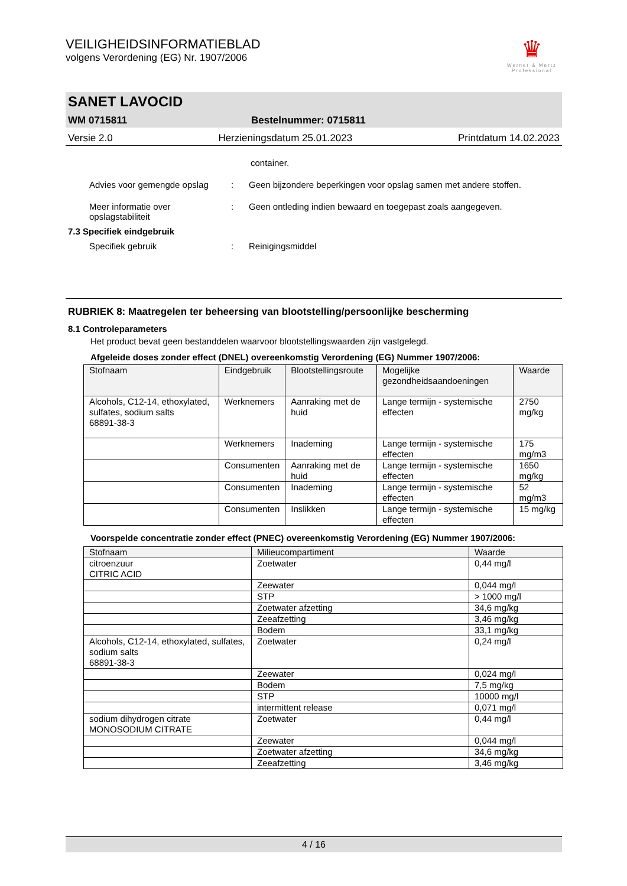♛
Werner & Mertz
Professional
VEILIGHEIDSINFORMATIEBLAD
volgens Verordening (EG) Nr. 1907/2006
SANET LAVOCID
WM 0715811 Bestelnummer: 0715811
Versie 2.0 Herzieningsdatum 25.01.2023 Printdatum 14.02.2023
container.
Advies voor gemengde opslag: Geen bijzondere beperkingen voor opslag samen met andere stoffen.
Meer informatie over opslagstabiliteit: Geen ontleding indien bewaard en toegepast zoals aangegeven.
7.3 Specifiek eindgebruik
Specifiek gebruik: Reinigingsmiddel
RUBRIEK 8: Maatregelen ter beheersing van blootstelling/persoonlijke bescherming
8.1 Controleparameters
Het product bevat geen bestanddelen waarvoor blootstellingswaarden zijn vastgelegd.
Afgeleide doses zonder effect (DNEL) overeenkomstig Verordening (EG) Nummer 1907/2006:
| Stofnaam | Eindgebruik | Blootstellingsroute | Mogelijke gezondheidsaandoeningen | Waarde |
| --- | --- | --- | --- | --- |
| Alcohols, C12-14, ethoxylated, sulfates, sodium salts 68891-38-3 | Werknemers | Aanraking met de huid | Lange termijn - systemische effecten | 2750 mg/kg |
| | Werknemers | Inademing | Lange termijn - systemische effecten | 175 mg/m3 |
| | Consumenten | Aanraking met de huid | Lange termijn - systemische effecten | 1650 mg/kg |
| | Consumenten | Inademing | Lange termijn - systemische effecten | 52 mg/m3 |
| | Consumenten | Inslikken | Lange termijn - systemische effecten | 15 mg/kg |
Voorspelde concentratie zonder effect (PNEC) overeenkomstig Verordening (EG) Nummer 1907/2006:
| Stofnaam | Milieucompartiment | Waarde |
| --- | --- | --- |
| citroenzuur CITRIC ACID | Zoetwater | 0,44 mg/l |
| | Zeewater | 0,044 mg/l |
| | STP | > 1000 mg/l |
| | Zoetwater afzetting | 34,6 mg/kg |
| | Zeeafzetting | 3,46 mg/kg |
| | Bodem | 33,1 mg/kg |
| Alcohols, C12-14, ethoxylated, sulfates, sodium salts 68891-38-3 | Zoetwater | 0,24 mg/l |
| | Zeewater | 0,024 mg/l |
| | Bodem | 7,5 mg/kg |
| | STP | 10000 mg/l |
| | intermittent release | 0,071 mg/l |
| sodium dihydrogen citrate MONOSODIUM CITRATE | Zoetwater | 0,44 mg/l |
| | Zeewater | 0,044 mg/l |
| | Zoetwater afzetting | 34,6 mg/kg |
| | Zeeafzetting | 3,46 mg/kg |
4 / 16